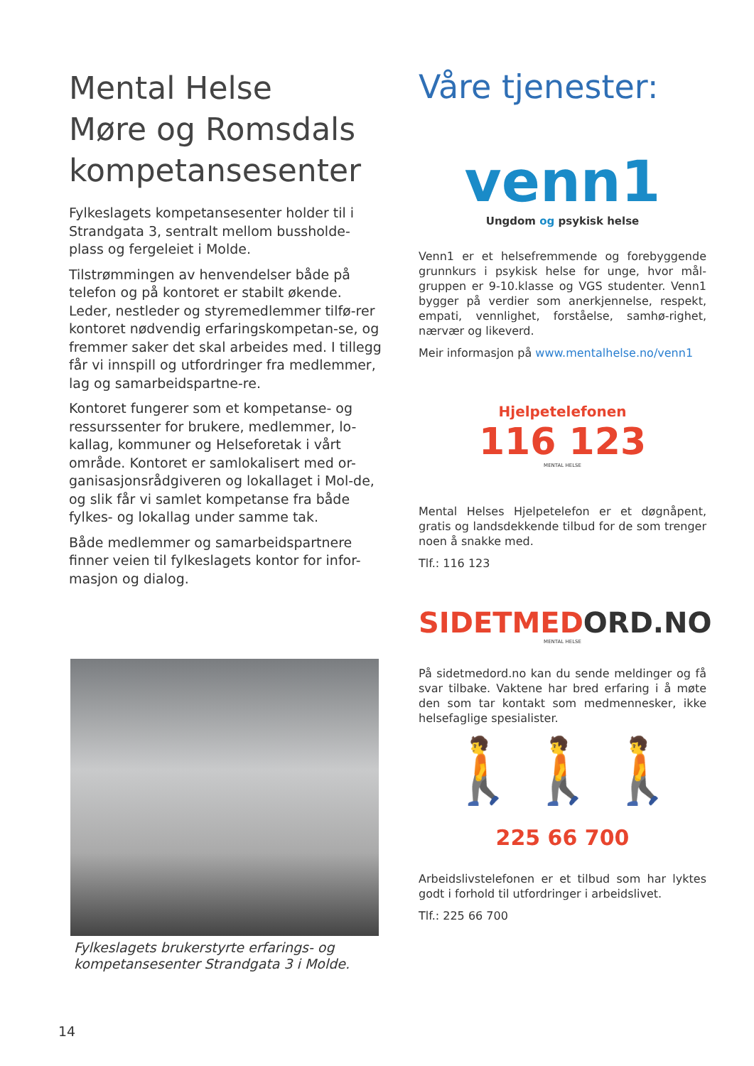Mental Helse
Møre og Romsdals
kompetansesenter
Fylkeslagets kompetansesenter holder til i Strandgata 3, sentralt mellom bussholde-plass og fergeleiet i Molde.
Tilstrømmingen av henvendelser både på telefon og på kontoret er stabilt økende. Leder, nestleder og styremedlemmer tilfø-rer kontoret nødvendig erfaringskompetan-se, og fremmer saker det skal arbeides med. I tillegg får vi innspill og utfordringer fra medlemmer, lag og samarbeidspartne-re.
Kontoret fungerer som et kompetanse- og ressurssenter for brukere, medlemmer, lo-kallag, kommuner og Helseforetak i vårt område. Kontoret er samlokalisert med or-ganisasjonsrådgiveren og lokallaget i Mol-de, og slik får vi samlet kompetanse fra både fylkes- og lokallag under samme tak.
Både medlemmer og samarbeidspartnere finner veien til fylkeslagets kontor for infor-masjon og dialog.
Fylkeslagets brukerstyrte erfarings- og kompetansesenter Strandgata 3 i Molde.
Våre tjenester:
venn1
Ungdom og psykisk helse
Venn1 er et helsefremmende og forebyggende grunnkurs i psykisk helse for unge, hvor mål-gruppen er 9-10.klasse og VGS studenter. Venn1 bygger på verdier som anerkjennelse, respekt, empati, vennlighet, forståelse, samhø-righet, nærvær og likeverd.
Meir informasjon på www.mentalhelse.no/venn1
Hjelpetelefonen
116 123
MENTAL HELSE
Mental Helses Hjelpetelefon er et døgnåpent, gratis og landsdekkende tilbud for de som trenger noen å snakke med.
Tlf.: 116 123
SIDETMEDORD.NO
MENTAL HELSE
På sidetmedord.no kan du sende meldinger og få svar tilbake. Vaktene har bred erfaring i å møte den som tar kontakt som medmennesker, ikke helsefaglige spesialister.
🚶🚶🚶
225 66 700
Arbeidslivstelefonen er et tilbud som har lyktes godt i forhold til utfordringer i arbeidslivet.
Tlf.: 225 66 700
14